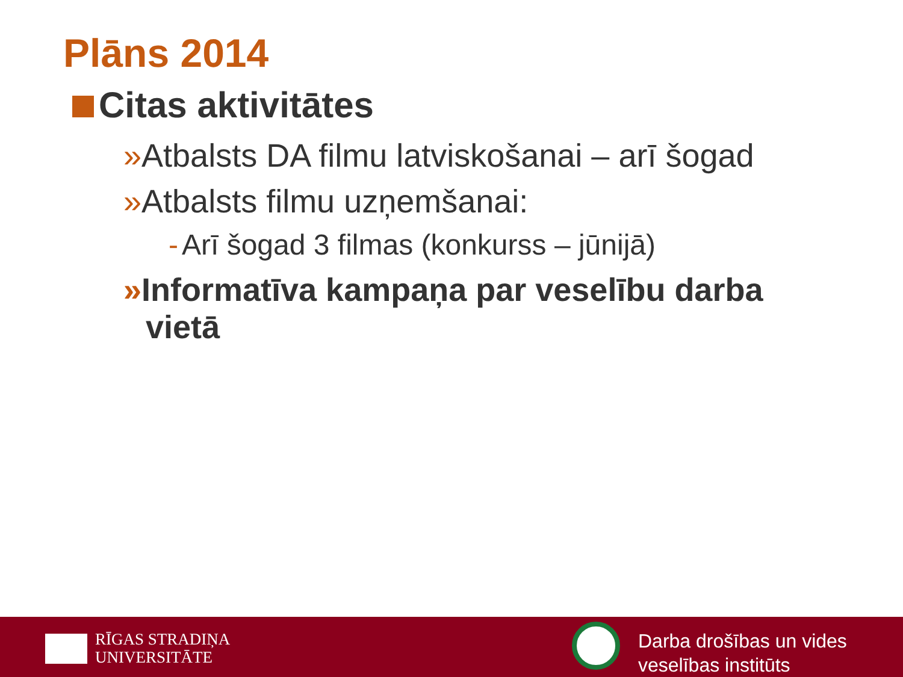Plāns 2014
Citas aktivitātes
»Atbalsts DA filmu latviskošanai – arī šogad
»Atbalsts filmu uzņemšanai:
- Arī šogad 3 filmas (konkurss – jūnijā)
»Informatīva kampaņa par veselību darba vietā
RĪGAS STRADIŅA
UNIVERSITĀTE
Darba drošības un vides
veselības institūts